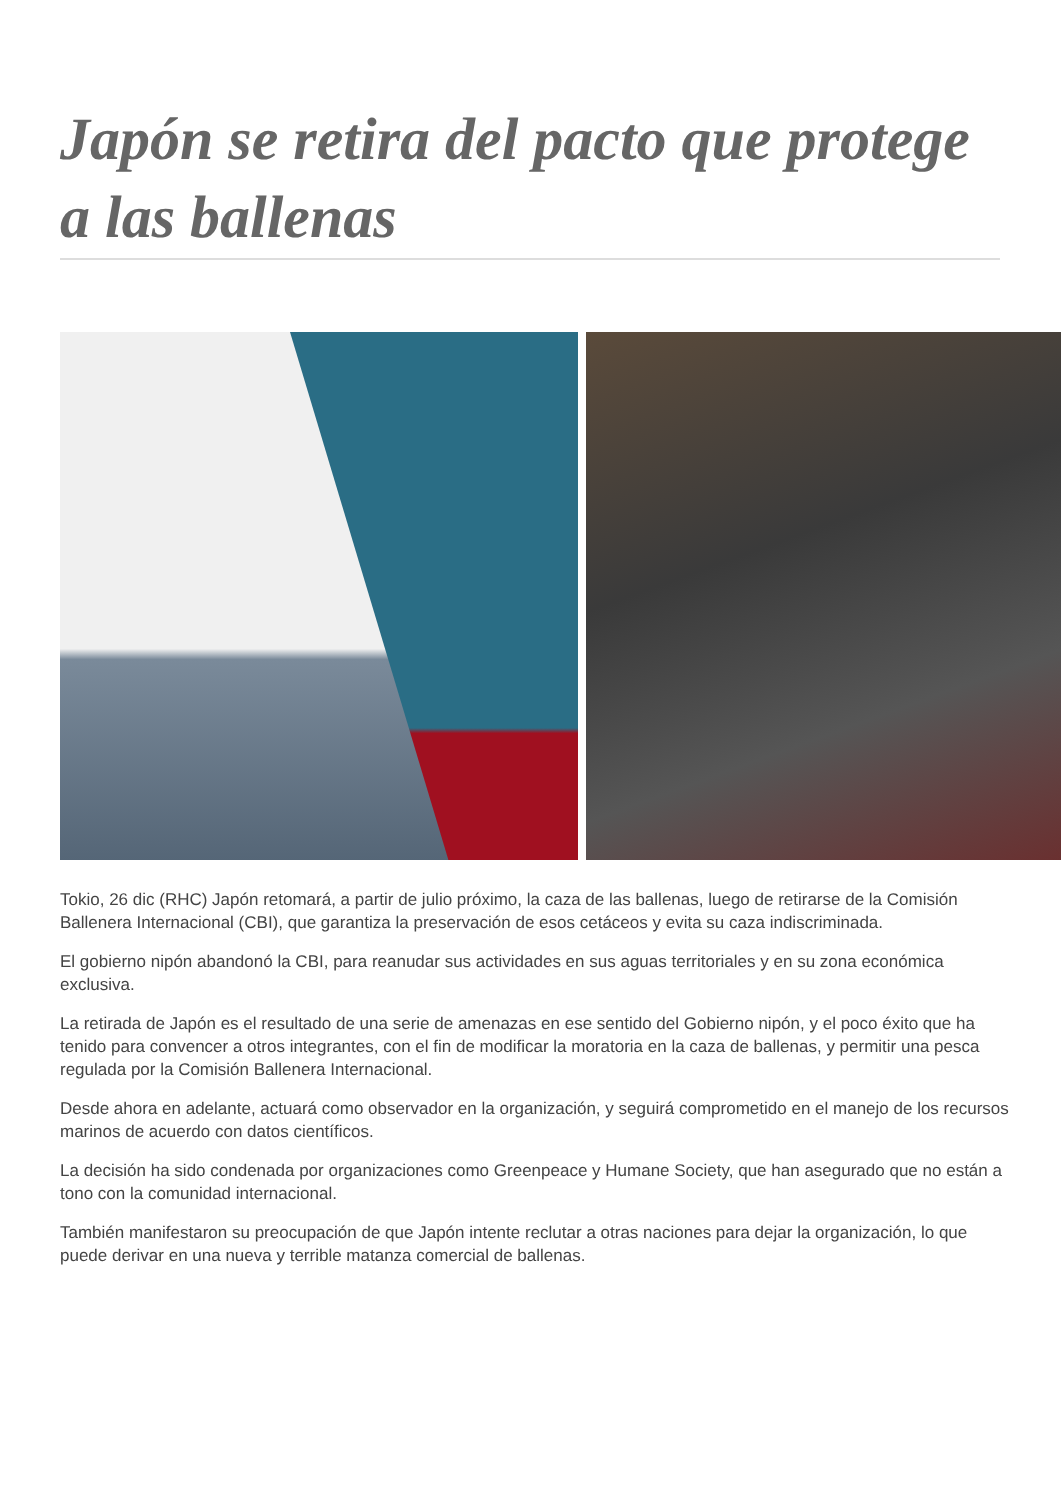Japón se retira del pacto que protege a las ballenas
Tokio, 26 dic (RHC) Japón retomará, a partir de julio próximo, la caza de las ballenas, luego de retirarse de la Comisión Ballenera Internacional (CBI), que garantiza la preservación de esos cetáceos y evita su caza indiscriminada.
El gobierno nipón abandonó la CBI, para reanudar sus actividades en sus aguas territoriales y en su zona económica exclusiva.
La retirada de Japón es el resultado de una serie de amenazas en ese sentido del Gobierno nipón, y el poco éxito que ha tenido para convencer a otros integrantes, con el fin de modificar la moratoria en la caza de ballenas, y permitir una pesca regulada por la Comisión Ballenera Internacional.
Desde ahora en adelante, actuará como observador en la organización, y seguirá comprometido en el manejo de los recursos marinos de acuerdo con datos científicos.
La decisión ha sido condenada por organizaciones como Greenpeace y Humane Society, que han asegurado que no están a tono con la comunidad internacional.
También manifestaron su preocupación de que Japón intente reclutar a otras naciones para dejar la organización, lo que puede derivar en una nueva y terrible matanza comercial de ballenas.